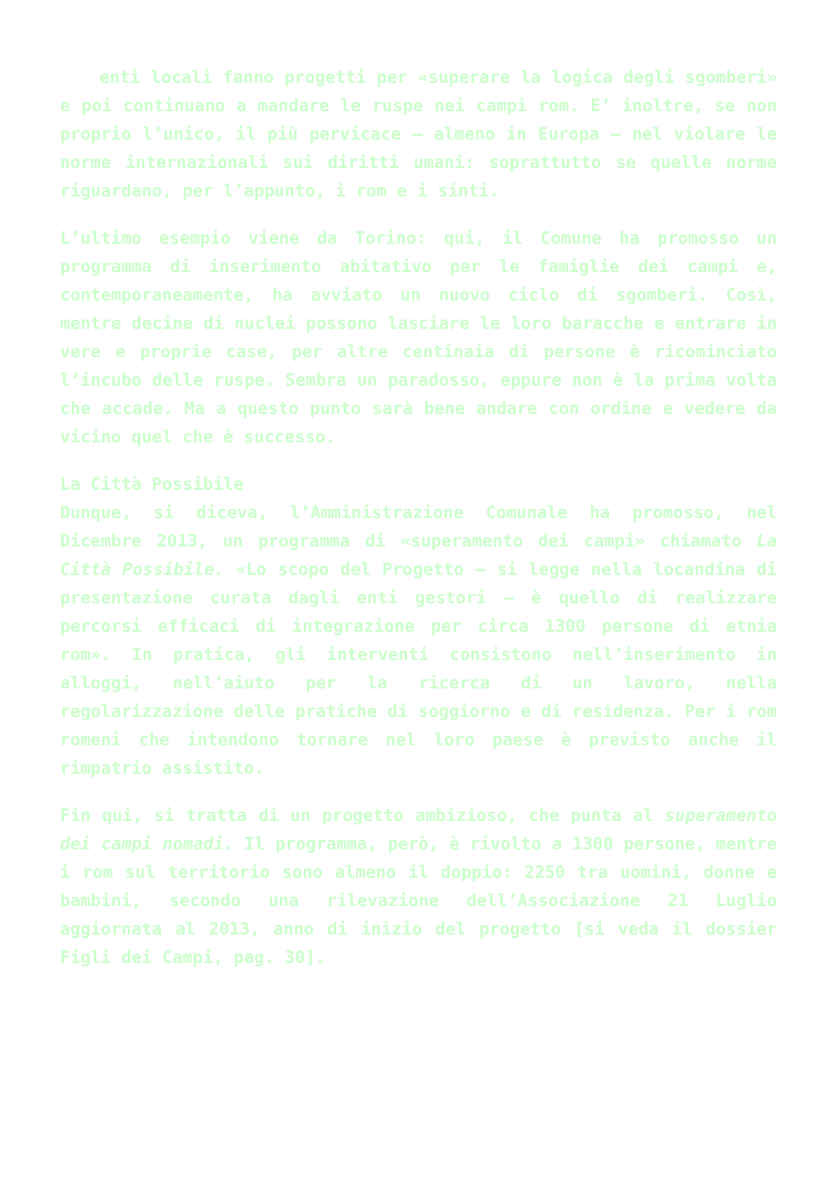enti locali fanno progetti per «superare la logica degli sgomberi» e poi continuano a mandare le ruspe nei campi rom. E’ inoltre, se non proprio l’unico, il più pervicace – almeno in Europa – nel violare le norme internazionali sui diritti umani: soprattutto se quelle norme riguardano, per l’appunto, i rom e i sinti.
L’ultimo esempio viene da Torino: qui, il Comune ha promosso un programma di inserimento abitativo per le famiglie dei campi e, contemporaneamente, ha avviato un nuovo ciclo di sgomberi. Così, mentre decine di nuclei possono lasciare le loro baracche e entrare in vere e proprie case, per altre centinaia di persone è ricominciato l’incubo delle ruspe. Sembra un paradosso, eppure non è la prima volta che accade. Ma a questo punto sarà bene andare con ordine e vedere da vicino quel che è successo.
La Città Possibile
Dunque, si diceva, l’Amministrazione Comunale ha promosso, nel Dicembre 2013, un programma di «superamento dei campi» chiamato La Città Possibile. «Lo scopo del Progetto – si legge nella locandina di presentazione curata dagli enti gestori – è quello di realizzare percorsi efficaci di integrazione per circa 1300 persone di etnia rom». In pratica, gli interventi consistono nell’inserimento in alloggi, nell’aiuto per la ricerca di un lavoro, nella regolarizzazione delle pratiche di soggiorno e di residenza. Per i rom romeni che intendono tornare nel loro paese è previsto anche il rimpatrio assistito.
Fin qui, si tratta di un progetto ambizioso, che punta al superamento dei campi nomadi. Il programma, però, è rivolto a 1300 persone, mentre i rom sul territorio sono almeno il doppio: 2250 tra uomini, donne e bambini, secondo una rilevazione dell’Associazione 21 Luglio aggiornata al 2013, anno di inizio del progetto [si veda il dossier Figli dei Campi, pag. 30].